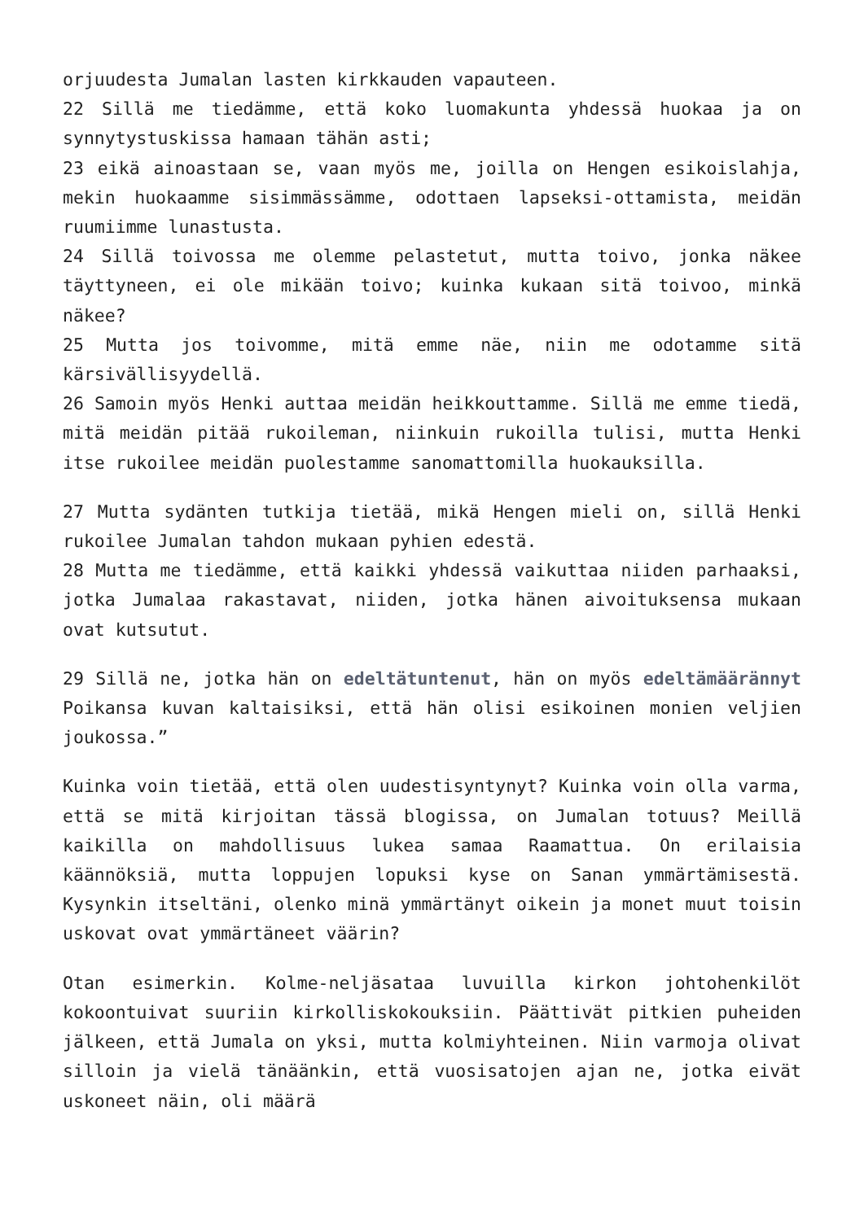orjuudesta Jumalan lasten kirkkauden vapauteen.
22 Sillä me tiedämme, että koko luomakunta yhdessä huokaa ja on synnytystuskissa hamaan tähän asti;
23 eikä ainoastaan se, vaan myös me, joilla on Hengen esikoislahja, mekin huokaamme sisimmässämme, odottaen lapseksi-ottamista, meidän ruumiimme lunastusta.
24 Sillä toivossa me olemme pelastetut, mutta toivo, jonka näkee täyttyneen, ei ole mikään toivo; kuinka kukaan sitä toivoo, minkä näkee?
25 Mutta jos toivomme, mitä emme näe, niin me odotamme sitä kärsivällisyydellä.
26 Samoin myös Henki auttaa meidän heikkouttamme. Sillä me emme tiedä, mitä meidän pitää rukoileman, niinkuin rukoilla tulisi, mutta Henki itse rukoilee meidän puolestamme sanomattomilla huokauksilla.
27 Mutta sydänten tutkija tietää, mikä Hengen mieli on, sillä Henki rukoilee Jumalan tahdon mukaan pyhien edestä.
28 Mutta me tiedämme, että kaikki yhdessä vaikuttaa niiden parhaaksi, jotka Jumalaa rakastavat, niiden, jotka hänen aivoituksensa mukaan ovat kutsutut.
29 Sillä ne, jotka hän on edeltätuntenut, hän on myös edeltämäärännyt Poikansa kuvan kaltaisiksi, että hän olisi esikoinen monien veljien joukossa.”
Kuinka voin tietää, että olen uudestisyntynyt? Kuinka voin olla varma, että se mitä kirjoitan tässä blogissa, on Jumalan totuus? Meillä kaikilla on mahdollisuus lukea samaa Raamattua. On erilaisia käännöksiä, mutta loppujen lopuksi kyse on Sanan ymmärtämisestä. Kysynkin itseltäni, olenko minä ymmärtänyt oikein ja monet muut toisin uskovat ovat ymmärtäneet väärin?
Otan esimerkin. Kolme-neljäsataa luvuilla kirkon johtohenkilöt kokoontuivat suuriin kirkolliskokouksiin. Päättivät pitkien puheiden jälkeen, että Jumala on yksi, mutta kolmiyhteinen. Niin varmoja olivat silloin ja vielä tänäänkin, että vuosisatojen ajan ne, jotka eivät uskoneet näin, oli määrä